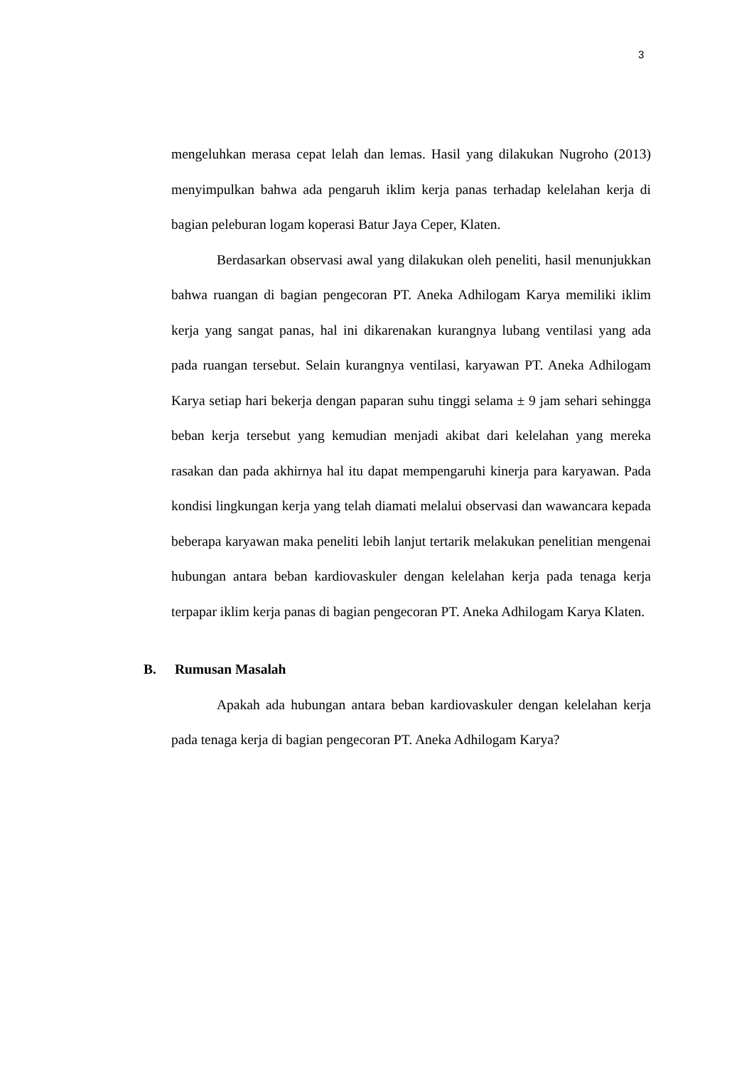3
mengeluhkan merasa cepat lelah dan lemas. Hasil yang dilakukan Nugroho (2013) menyimpulkan bahwa ada pengaruh iklim kerja panas terhadap kelelahan kerja di bagian peleburan logam koperasi Batur Jaya Ceper, Klaten.
Berdasarkan observasi awal yang dilakukan oleh peneliti, hasil menunjukkan bahwa ruangan di bagian pengecoran PT. Aneka Adhilogam Karya memiliki iklim kerja yang sangat panas, hal ini dikarenakan kurangnya lubang ventilasi yang ada pada ruangan tersebut. Selain kurangnya ventilasi, karyawan PT. Aneka Adhilogam Karya setiap hari bekerja dengan paparan suhu tinggi selama ± 9 jam sehari sehingga beban kerja tersebut yang kemudian menjadi akibat dari kelelahan yang mereka rasakan dan pada akhirnya hal itu dapat mempengaruhi kinerja para karyawan. Pada kondisi lingkungan kerja yang telah diamati melalui observasi dan wawancara kepada beberapa karyawan maka peneliti lebih lanjut tertarik melakukan penelitian mengenai hubungan antara beban kardiovaskuler dengan kelelahan kerja pada tenaga kerja terpapar iklim kerja panas di bagian pengecoran PT. Aneka Adhilogam Karya Klaten.
B. Rumusan Masalah
Apakah ada hubungan antara beban kardiovaskuler dengan kelelahan kerja pada tenaga kerja di bagian pengecoran PT. Aneka Adhilogam Karya?